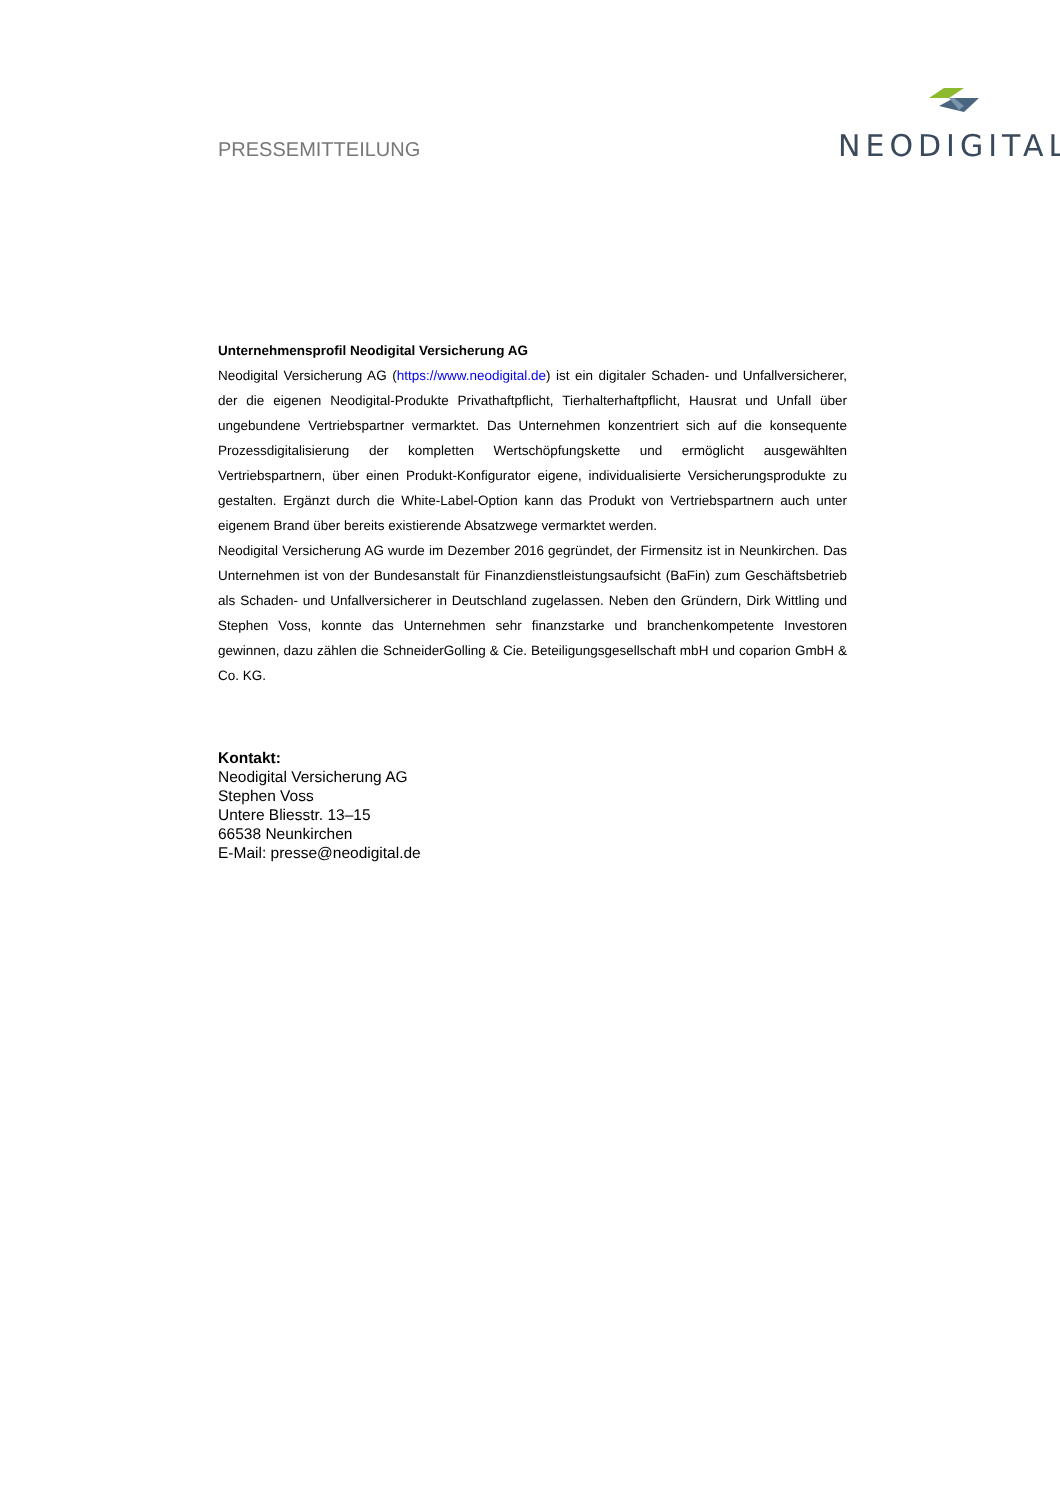PRESSEMITTEILUNG
NEODIGITAL
Unternehmensprofil Neodigital Versicherung AG
Neodigital Versicherung AG (https://www.neodigital.de) ist ein digitaler Schaden- und Unfallversicherer, der die eigenen Neodigital-Produkte Privathaftpflicht, Tierhalterhaftpflicht, Hausrat und Unfall über ungebundene Vertriebspartner vermarktet. Das Unternehmen konzentriert sich auf die konsequente Prozessdigitalisierung der kompletten Wertschöpfungskette und ermöglicht ausgewählten Vertriebspartnern, über einen Produkt-Konfigurator eigene, individualisierte Versicherungsprodukte zu gestalten. Ergänzt durch die White-Label-Option kann das Produkt von Vertriebspartnern auch unter eigenem Brand über bereits existierende Absatzwege vermarktet werden.
Neodigital Versicherung AG wurde im Dezember 2016 gegründet, der Firmensitz ist in Neunkirchen. Das Unternehmen ist von der Bundesanstalt für Finanzdienstleistungsaufsicht (BaFin) zum Geschäftsbetrieb als Schaden- und Unfallversicherer in Deutschland zugelassen. Neben den Gründern, Dirk Wittling und Stephen Voss, konnte das Unternehmen sehr finanzstarke und branchenkompetente Investoren gewinnen, dazu zählen die SchneiderGolling & Cie. Beteiligungsgesellschaft mbH und coparion GmbH & Co. KG.
Kontakt:
Neodigital Versicherung AG
Stephen Voss
Untere Bliesstr. 13–15
66538 Neunkirchen
E-Mail: presse@neodigital.de